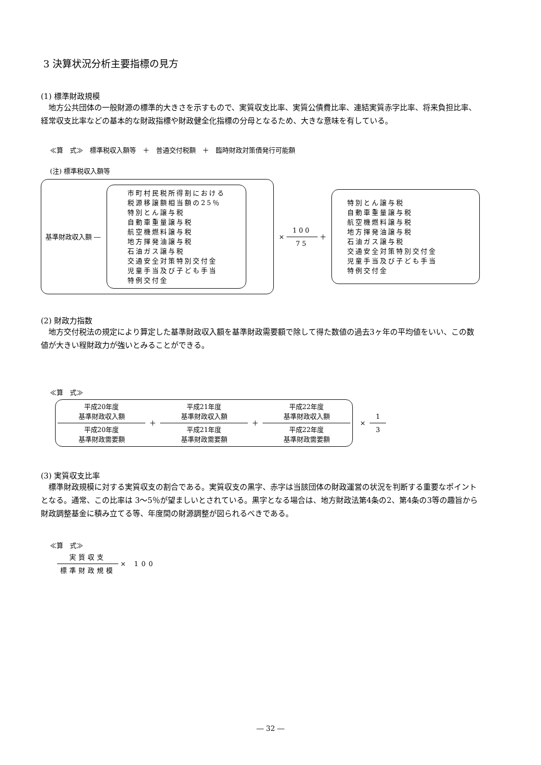3 決算状況分析主要指標の見方
(1) 標準財政規模
地方公共団体の一般財源の標準的大きさを示すもので、実質収支比率、実質公債費比率、連結実質赤字比率、将来負担比率、経常収支比率などの基本的な財政指標や財政健全化指標の分母となるため、大きな意味を有している。
≪算　式≫　標準税収入額等　＋　普通交付税額　＋　臨時財政対策債発行可能額
(注) 標準税収入額等
基準財政収入額 ―
市町村民税所得割における
税源移譲額相当額の25％
特別とん譲与税
自動車重量譲与税
航空機燃料譲与税
地方揮発油譲与税
石油ガス譲与税
交通安全対策特別交付金
児童手当及び子ども手当
特例交付金
× 100 75
＋
特別とん譲与税
自動車重量譲与税
航空機燃料譲与税
地方揮発油譲与税
石油ガス譲与税
交通安全対策特別交付金
児童手当及び子ども手当
特例交付金
(2) 財政力指数
地方交付税法の規定により算定した基準財政収入額を基準財政需要額で除して得た数値の過去3ヶ年の平均値をいい、この数値が大きい程財政力が強いとみることができる。
≪算　式≫
平成20年度
基準財政収入額 平成20年度
基準財政需要額
＋
平成21年度
基準財政収入額 平成21年度
基準財政需要額
＋
平成22年度
基準財政収入額 平成22年度
基準財政需要額
× 1 3
(3) 実質収支比率
標準財政規模に対する実質収支の割合である。実質収支の黒字、赤字は当該団体の財政運営の状況を判断する重要なポイントとなる。通常、この比率は 3～5％が望ましいとされている。黒字となる場合は、地方財政法第4条の2、第4条の3等の趣旨から財政調整基金に積み立てる等、年度間の財源調整が図られるべきである。
≪算　式≫
実質収支 標準財政規模
× 100
― 32 ―